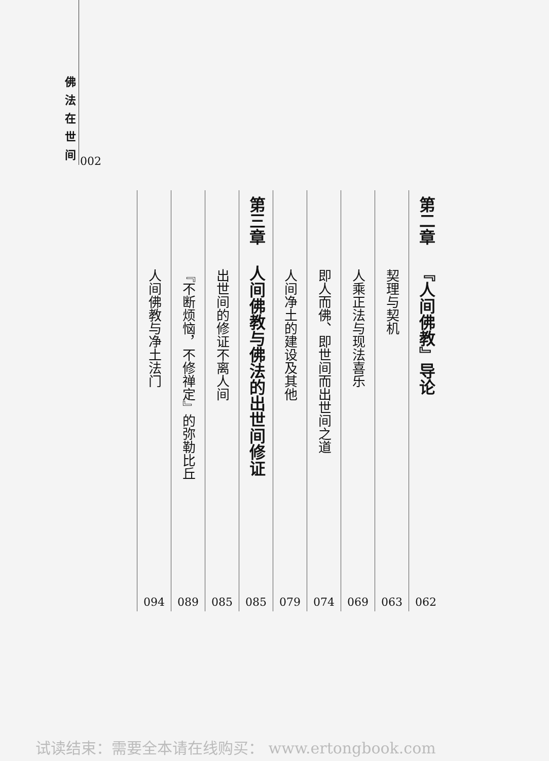佛法在世间
002
第二章
『人间佛教』导论
062
契理与契机
063
人乘正法与现法喜乐
069
即人而佛、即世间而出世间之道
074
人间净土的建设及其他
079
第三章
人间佛教与佛法的出世间修证
085
出世间的修证不离人间
085
『不断烦恼，不修禅定』的弥勒比丘
089
人间佛教与净土法门
094
试读结束：需要全本请在线购买： www.ertongbook.com